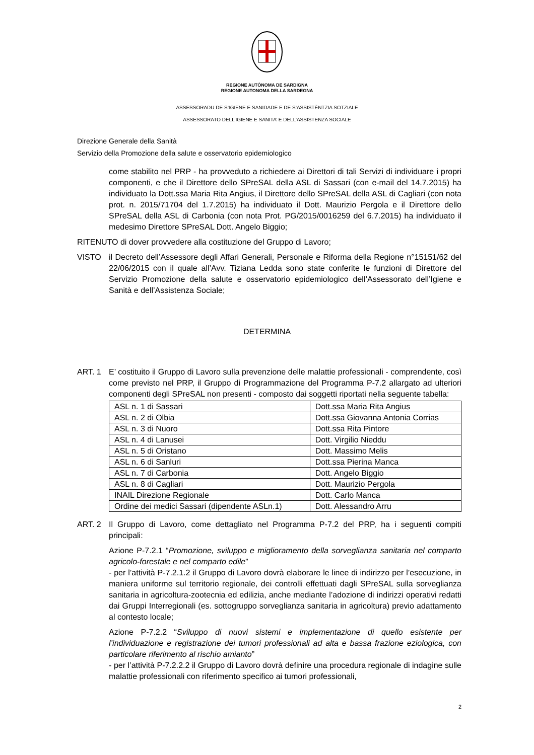REGIONE AUTÒNOMA DE SARDIGNA
REGIONE AUTONOMA DELLA SARDEGNA
ASSESSORADU DE S’IGIENE E SANIDADE E DE S’ASSISTÈNTZIA SOTZIALE
ASSESSORATO DELL’IGIENE E SANITA’ E DELL’ASSISTENZA SOCIALE
Direzione Generale della Sanità
Servizio della Promozione della salute e osservatorio epidemiologico
come stabilito nel PRP - ha provveduto a richiedere ai Direttori di tali Servizi di individuare i propri componenti, e che il Direttore dello SPreSAL della ASL di Sassari (con e-mail del 14.7.2015) ha individuato la Dott.ssa Maria Rita Angius, il Direttore dello SPreSAL della ASL di Cagliari (con nota prot. n. 2015/71704 del 1.7.2015) ha individuato il Dott. Maurizio Pergola e il Direttore dello SPreSAL della ASL di Carbonia (con nota Prot. PG/2015/0016259 del 6.7.2015) ha individuato il medesimo Direttore SPreSAL Dott. Angelo Biggio;
RITENUTO di dover provvedere alla costituzione del Gruppo di Lavoro;
VISTO il Decreto dell’Assessore degli Affari Generali, Personale e Riforma della Regione n°15151/62 del 22/06/2015 con il quale all’Avv. Tiziana Ledda sono state conferite le funzioni di Direttore del Servizio Promozione della salute e osservatorio epidemiologico dell’Assessorato dell’Igiene e Sanità e dell’Assistenza Sociale;
DETERMINA
ART. 1 E’ costituito il Gruppo di Lavoro sulla prevenzione delle malattie professionali - comprendente, così come previsto nel PRP, il Gruppo di Programmazione del Programma P-7.2 allargato ad ulteriori componenti degli SPreSAL non presenti - composto dai soggetti riportati nella seguente tabella:
| ASL n. 1 di Sassari | Dott.ssa Maria Rita Angius |
| ASL n. 2 di Olbia | Dott.ssa Giovanna Antonia Corrias |
| ASL n. 3 di Nuoro | Dott.ssa Rita Pintore |
| ASL n. 4 di Lanusei | Dott. Virgilio Nieddu |
| ASL n. 5 di Oristano | Dott. Massimo Melis |
| ASL n. 6 di Sanluri | Dott.ssa Pierina Manca |
| ASL n. 7 di Carbonia | Dott. Angelo Biggio |
| ASL n. 8 di Cagliari | Dott. Maurizio Pergola |
| INAIL Direzione Regionale | Dott. Carlo Manca |
| Ordine dei medici Sassari (dipendente ASLn.1) | Dott. Alessandro Arru |
ART. 2 Il Gruppo di Lavoro, come dettagliato nel Programma P-7.2 del PRP, ha i seguenti compiti principali:
Azione P-7.2.1 “Promozione, sviluppo e miglioramento della sorveglianza sanitaria nel comparto agricolo-forestale e nel comparto edile”
- per l’attività P-7.2.1.2 il Gruppo di Lavoro dovrà elaborare le linee di indirizzo per l’esecuzione, in maniera uniforme sul territorio regionale, dei controlli effettuati dagli SPreSAL sulla sorveglianza sanitaria in agricoltura-zootecnia ed edilizia, anche mediante l’adozione di indirizzi operativi redatti dai Gruppi Interregionali (es. sottogruppo sorveglianza sanitaria in agricoltura) previo adattamento al contesto locale;
Azione P-7.2.2 “Sviluppo di nuovi sistemi e implementazione di quello esistente per l’individuazione e registrazione dei tumori professionali ad alta e bassa frazione eziologica, con particolare riferimento al rischio amianto”
- per l’attività P-7.2.2.2 il Gruppo di Lavoro dovrà definire una procedura regionale di indagine sulle malattie professionali con riferimento specifico ai tumori professionali,
2